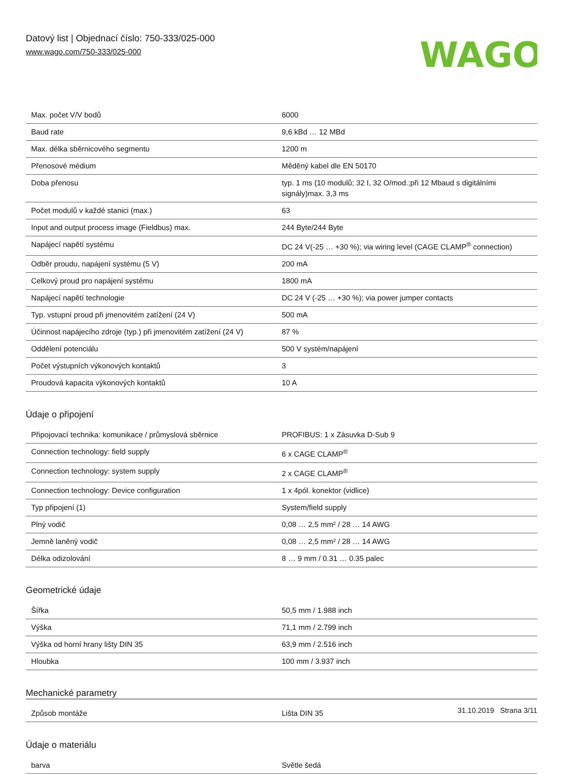Datový list | Objednací číslo: 750-333/025-000
www.wago.com/750-333/025-000
WAGO
| Max. počet V/V bodů | 6000 |
| Baud rate | 9,6 kBd … 12 MBd |
| Max. délka sběrnicového segmentu | 1200 m |
| Přenosové médium | Měděný kabel dle EN 50170 |
| Doba přenosu | typ. 1 ms (10 modulů; 32 I, 32 O/mod.;při 12 Mbaud s digitálními signály)max. 3,3 ms |
| Počet modulů v každé stanici (max.) | 63 |
| Input and output process image (Fieldbus) max. | 244 Byte/244 Byte |
| Napájecí napětí systému | DC 24 V(-25 … +30 %); via wiring level (CAGE CLAMP<sup>®</sup> connection) |
| Odběr proudu, napájení systému (5 V) | 200 mA |
| Celkový proud pro napájení systému | 1800 mA |
| Napájecí napětí technologie | DC 24 V (-25 … +30 %); via power jumper contacts |
| Typ. vstupní proud při jmenovitém zatížení (24 V) | 500 mA |
| Účinnost napájecího zdroje (typ.) při jmenovitém zatížení (24 V) | 87 % |
| Oddělení potenciálu | 500 V systém/napájení |
| Počet výstupních výkonových kontaktů | 3 |
| Proudová kapacita výkonových kontaktů | 10 A |
Údaje o připojení
| Připojovací technika: komunikace / průmyslová sběrnice | PROFIBUS: 1 x Zásuvka D-Sub 9 |
| Connection technology: field supply | 6 x CAGE CLAMP<sup>®</sup> |
| Connection technology: system supply | 2 x CAGE CLAMP<sup>®</sup> |
| Connection technology: Device configuration | 1 x 4pól. konektor (vidlice) |
| Typ připojení (1) | System/field supply |
| Plný vodič | 0,08 … 2,5 mm² / 28 … 14 AWG |
| Jemně laněný vodič | 0,08 … 2,5 mm² / 28 … 14 AWG |
| Délka odizolování | 8 … 9 mm / 0.31 … 0.35 palec |
Geometrické údaje
| Šířka | 50,5 mm / 1.988 inch |
| Výška | 71,1 mm / 2.799 inch |
| Výška od horní hrany lišty DIN 35 | 63,9 mm / 2.516 inch |
| Hloubka | 100 mm / 3.937 inch |
Mechanické parametry
| Způsob montáže | Lišta DIN 35 |
Údaje o materiálu
| barva | Světle šedá |
31.10.2019 Strana 3/11